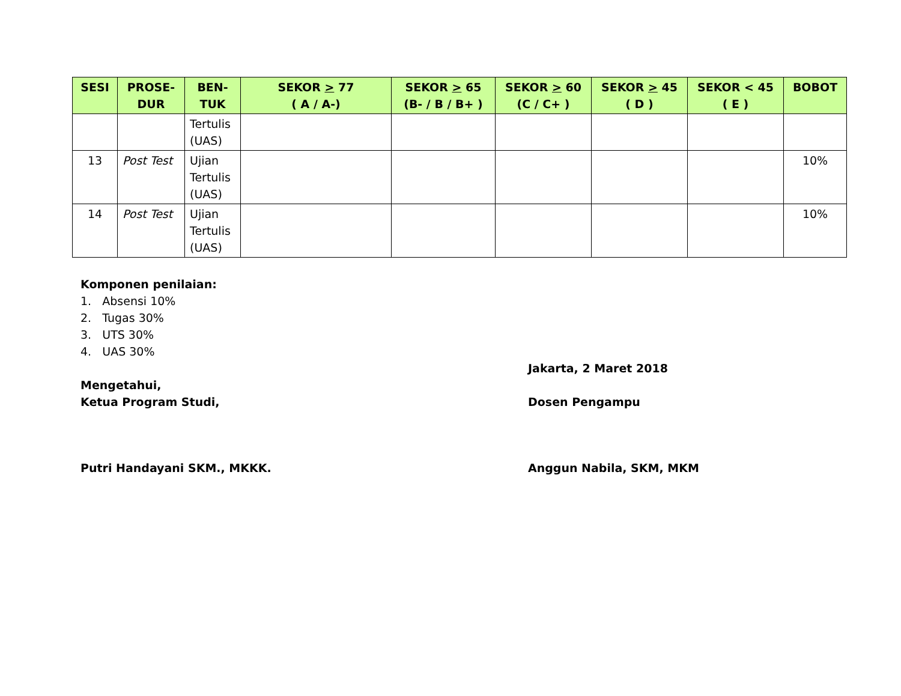| SESI | PROSE- DUR | BEN- TUK | SEKOR > 77 ( A / A-) | SEKOR > 65 (B- / B / B+ ) | SEKOR > 60 (C / C+ ) | SEKOR > 45 ( D ) | SEKOR < 45 ( E ) | BOBOT |
| --- | --- | --- | --- | --- | --- | --- | --- | --- |
| | | Tertulis (UAS) | | | | | | |
| 13 | Post Test | Ujian Tertulis (UAS) | | | | | | 10% |
| 14 | Post Test | Ujian Tertulis (UAS) | | | | | | 10% |
Komponen penilaian:
1. Absensi 10%
2. Tugas 30%
3. UTS 30%
4. UAS 30%
Jakarta, 2 Maret 2018
Mengetahui,
Ketua Program Studi,
Dosen Pengampu
Putri Handayani SKM., MKKK. Anggun Nabila, SKM, MKM